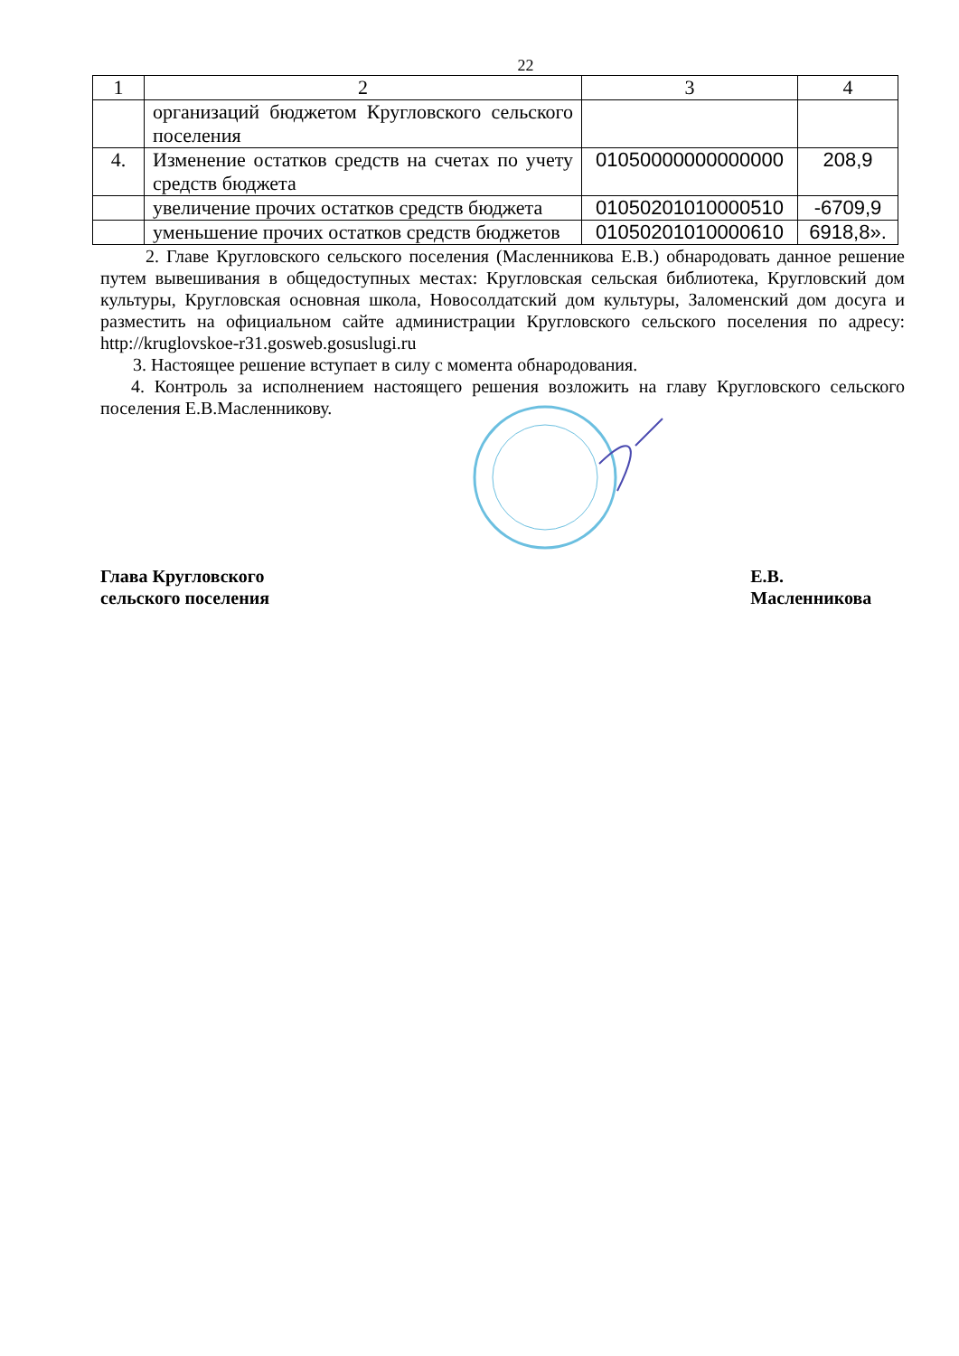22
| 1 | 2 | 3 | 4 |
| | организаций бюджетом Кругловского сельского поселения | | |
| 4. | Изменение остатков средств на счетах по учету средств бюджета | 01050000000000000 | 208,9 |
| | увеличение прочих остатков средств бюджета | 01050201010000510 | -6709,9 |
| | уменьшение прочих остатков средств бюджетов | 01050201010000610 | 6918,8». |
2. Главе Кругловского сельского поселения (Масленникова Е.В.) обнародовать данное решение путем вывешивания в общедоступных местах: Кругловская сельская библиотека, Кругловский дом культуры, Кругловская основная школа, Новосолдатский дом культуры, Заломенский дом досуга и разместить на официальном сайте администрации Кругловского сельского поселения по адресу: http://kruglovskoe-r31.gosweb.gosuslugi.ru
3. Настоящее решение вступает в силу с момента обнародования.
4. Контроль за исполнением настоящего решения возложить на главу Кругловского сельского поселения Е.В.Масленникову.
Глава Кругловского
сельского поселения
Е.В. Масленникова